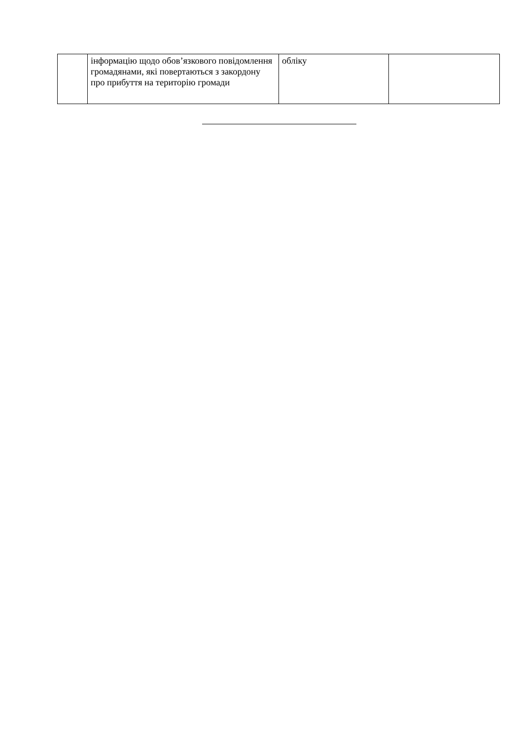| | інформацію щодо обов’язкового повідомлення громадянами, які повертаються з закордону про прибуття на територію громади | обліку | |